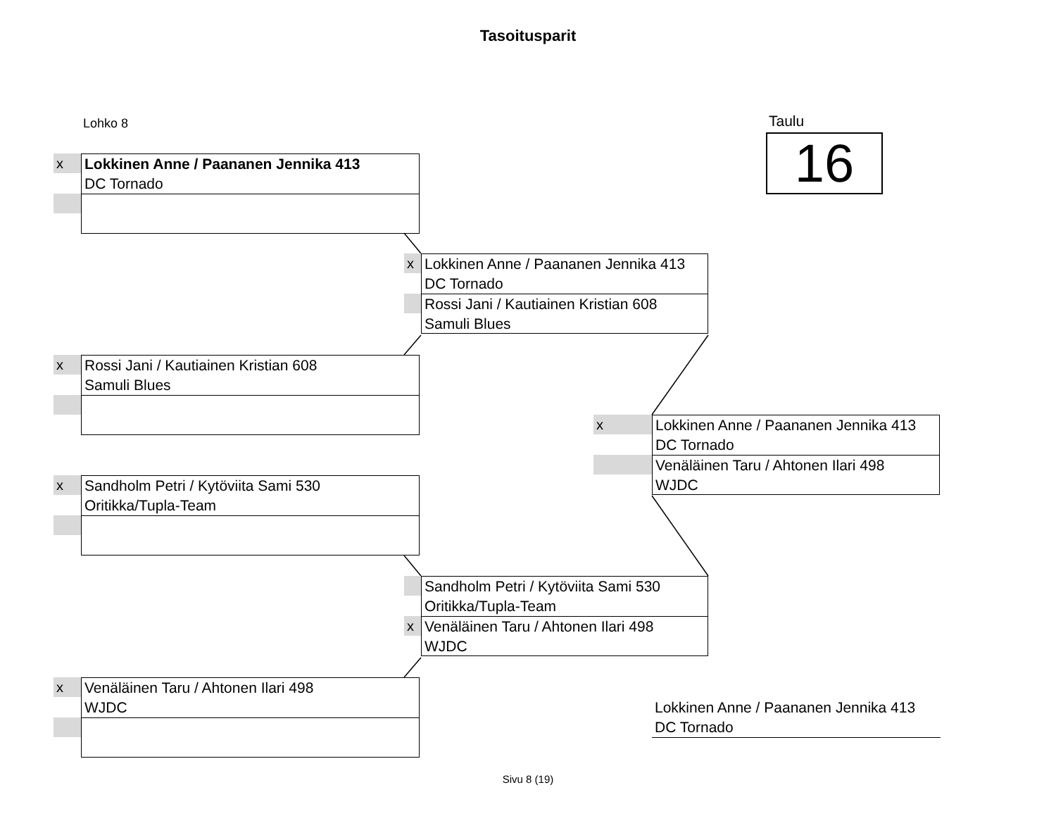Tasoitusparit
Lohko 8 Taulu
16
x
Lokkinen Anne / Paananen Jennika 413
DC Tornado
x
Rossi Jani / Kautiainen Kristian 608
Samuli Blues
x
Sandholm Petri / Kytöviita Sami 530
Oritikka/Tupla-Team
x
Venäläinen Taru / Ahtonen Ilari 498
WJDC
x
Lokkinen Anne / Paananen Jennika 413
DC Tornado
Rossi Jani / Kautiainen Kristian 608
Samuli Blues
Sandholm Petri / Kytöviita Sami 530
Oritikka/Tupla-Team
x
Venäläinen Taru / Ahtonen Ilari 498
WJDC
x
Lokkinen Anne / Paananen Jennika 413
DC Tornado
Venäläinen Taru / Ahtonen Ilari 498
WJDC
Lokkinen Anne / Paananen Jennika 413
DC Tornado
Sivu 8 (19)